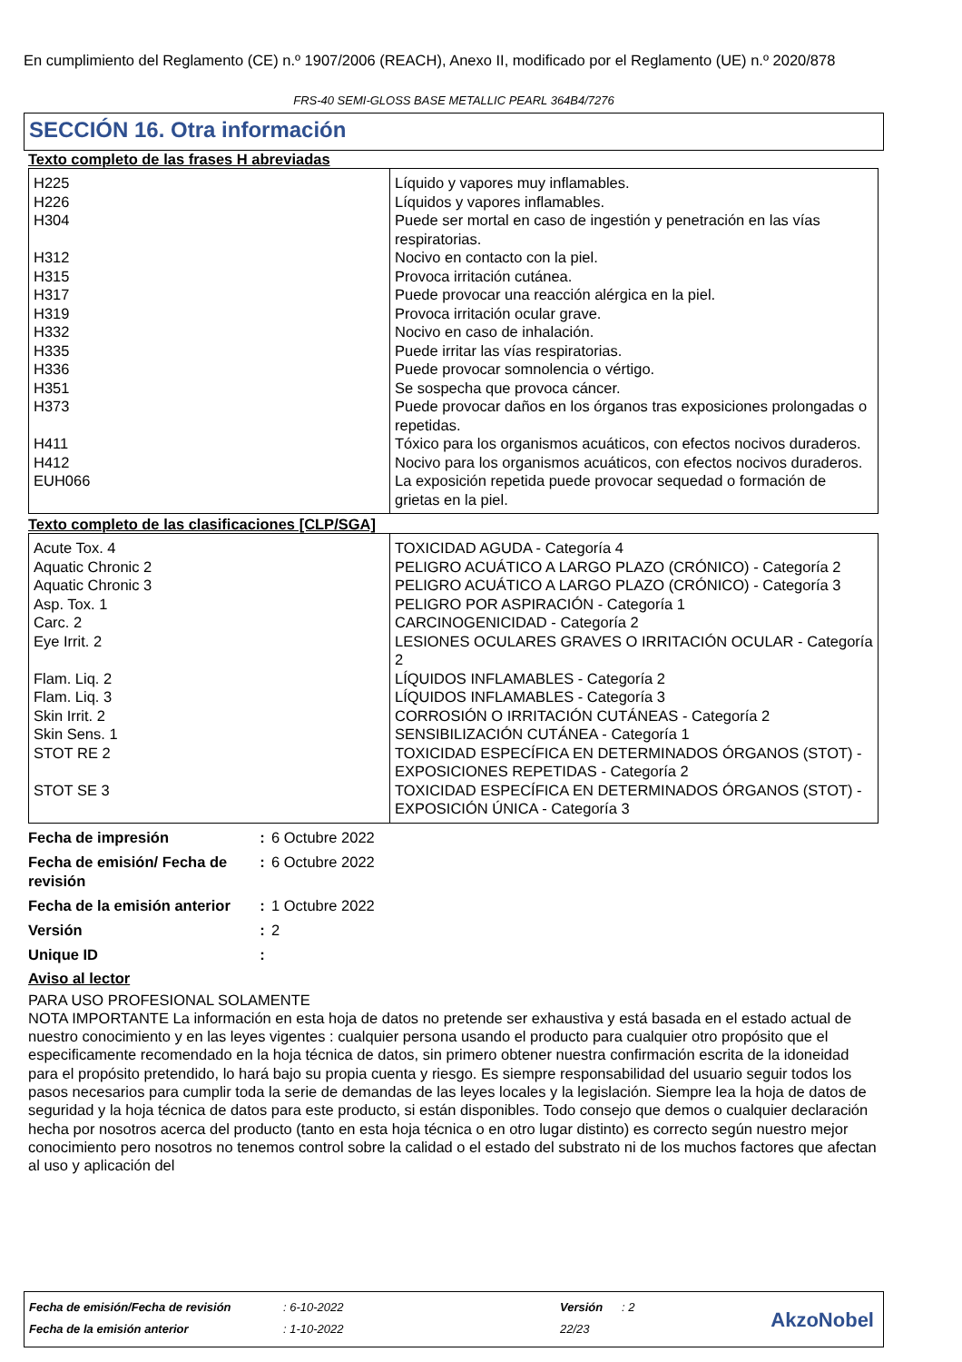En cumplimiento del Reglamento (CE) n.º 1907/2006 (REACH), Anexo II, modificado por el Reglamento (UE) n.º 2020/878
FRS-40 SEMI-GLOSS BASE METALLIC PEARL 364B4/7276
SECCIÓN 16. Otra información
Texto completo de las frases H abreviadas
| H225 | Líquido y vapores muy inflamables. |
| H226 | Líquidos y vapores inflamables. |
| H304 | Puede ser mortal en caso de ingestión y penetración en las vías respiratorias. |
| H312 | Nocivo en contacto con la piel. |
| H315 | Provoca irritación cutánea. |
| H317 | Puede provocar una reacción alérgica en la piel. |
| H319 | Provoca irritación ocular grave. |
| H332 | Nocivo en caso de inhalación. |
| H335 | Puede irritar las vías respiratorias. |
| H336 | Puede provocar somnolencia o vértigo. |
| H351 | Se sospecha que provoca cáncer. |
| H373 | Puede provocar daños en los órganos tras exposiciones prolongadas o repetidas. |
| H411 | Tóxico para los organismos acuáticos, con efectos nocivos duraderos. |
| H412 | Nocivo para los organismos acuáticos, con efectos nocivos duraderos. |
| EUH066 | La exposición repetida puede provocar sequedad o formación de grietas en la piel. |
Texto completo de las clasificaciones [CLP/SGA]
| Acute Tox. 4 | TOXICIDAD AGUDA - Categoría 4 |
| Aquatic Chronic 2 | PELIGRO ACUÁTICO A LARGO PLAZO (CRÓNICO) - Categoría 2 |
| Aquatic Chronic 3 | PELIGRO ACUÁTICO A LARGO PLAZO (CRÓNICO) - Categoría 3 |
| Asp. Tox. 1 | PELIGRO POR ASPIRACIÓN - Categoría 1 |
| Carc. 2 | CARCINOGENICIDAD - Categoría 2 |
| Eye Irrit. 2 | LESIONES OCULARES GRAVES O IRRITACIÓN OCULAR - Categoría 2 |
| Flam. Liq. 2 | LÍQUIDOS INFLAMABLES - Categoría 2 |
| Flam. Liq. 3 | LÍQUIDOS INFLAMABLES - Categoría 3 |
| Skin Irrit. 2 | CORROSIÓN O IRRITACIÓN CUTÁNEAS - Categoría 2 |
| Skin Sens. 1 | SENSIBILIZACIÓN CUTÁNEA - Categoría 1 |
| STOT RE 2 | TOXICIDAD ESPECÍFICA EN DETERMINADOS ÓRGANOS (STOT) - EXPOSICIONES REPETIDAS - Categoría 2 |
| STOT SE 3 | TOXICIDAD ESPECÍFICA EN DETERMINADOS ÓRGANOS (STOT) - EXPOSICIÓN ÚNICA - Categoría 3 |
| Fecha de impresión | : | 6 Octubre 2022 |
| Fecha de emisión/ Fecha de revisión | : | 6 Octubre 2022 |
| Fecha de la emisión anterior | : | 1 Octubre 2022 |
| Versión | : | 2 |
| Unique ID | : | |
Aviso al lector
PARA USO PROFESIONAL SOLAMENTE
NOTA IMPORTANTE La información en esta hoja de datos no pretende ser exhaustiva y está basada en el estado actual de nuestro conocimiento y en las leyes vigentes : cualquier persona usando el producto para cualquier otro propósito que el especificamente recomendado en la hoja técnica de datos, sin primero obtener nuestra confirmación escrita de la idoneidad para el propósito pretendido, lo hará bajo su propia cuenta y riesgo. Es siempre responsabilidad del usuario seguir todos los pasos necesarios para cumplir toda la serie de demandas de las leyes locales y la legislación. Siempre lea la hoja de datos de seguridad y la hoja técnica de datos para este producto, si están disponibles. Todo consejo que demos o cualquier declaración hecha por nosotros acerca del producto (tanto en esta hoja técnica o en otro lugar distinto) es correcto según nuestro mejor conocimiento pero nosotros no tenemos control sobre la calidad o el estado del substrato ni de los muchos factores que afectan al uso y aplicación del
| Fecha de emisión/Fecha de revisión | : 6-10-2022 | Versión | : 2 |
| Fecha de la emisión anterior | : 1-10-2022 | 22/23 | |
AkzoNobel